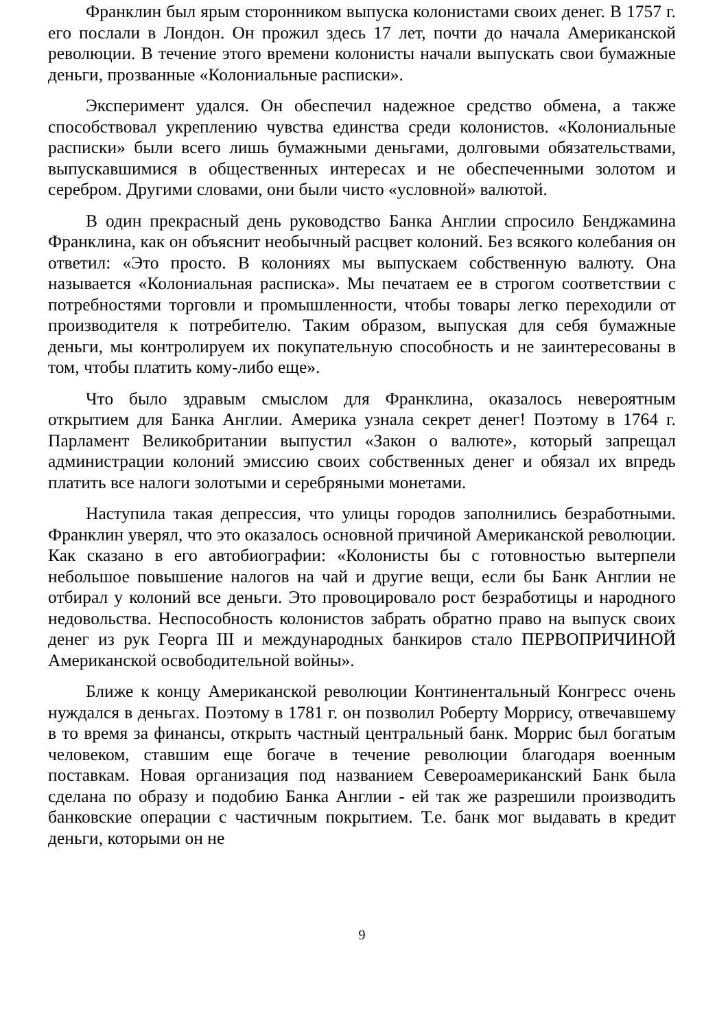Франклин был ярым сторонником выпуска колонистами своих денег. В 1757 г. его послали в Лондон. Он прожил здесь 17 лет, почти до начала Американской революции. В течение этого времени колонисты начали выпускать свои бумажные деньги, прозванные «Колониальные расписки».
Эксперимент удался. Он обеспечил надежное средство обмена, а также способствовал укреплению чувства единства среди колонистов. «Колониальные расписки» были всего лишь бумажными деньгами, долговыми обязательствами, выпускавшимися в общественных интересах и не обеспеченными золотом и серебром. Другими словами, они были чисто «условной» валютой.
В один прекрасный день руководство Банка Англии спросило Бенджамина Франклина, как он объяснит необычный расцвет колоний. Без всякого колебания он ответил: «Это просто. В колониях мы выпускаем собственную валюту. Она называется «Колониальная расписка». Мы печатаем ее в строгом соответствии с потребностями торговли и промышленности, чтобы товары легко переходили от производителя к потребителю. Таким образом, выпуская для себя бумажные деньги, мы контролируем их покупательную способность и не заинтересованы в том, чтобы платить кому-либо еще».
Что было здравым смыслом для Франклина, оказалось невероятным открытием для Банка Англии. Америка узнала секрет денег! Поэтому в 1764 г. Парламент Великобритании выпустил «Закон о валюте», который запрещал администрации колоний эмиссию своих собственных денег и обязал их впредь платить все налоги золотыми и серебряными монетами.
Наступила такая депрессия, что улицы городов заполнились безработными. Франклин уверял, что это оказалось основной причиной Американской революции. Как сказано в его автобиографии: «Колонисты бы с готовностью вытерпели небольшое повышение налогов на чай и другие вещи, если бы Банк Англии не отбирал у колоний все деньги. Это провоцировало рост безработицы и народного недовольства. Неспособность колонистов забрать обратно право на выпуск своих денег из рук Георга III и международных банкиров стало ПЕРВОПРИЧИНОЙ Американской освободительной войны».
Ближе к концу Американской революции Континентальный Конгресс очень нуждался в деньгах. Поэтому в 1781 г. он позволил Роберту Моррису, отвечавшему в то время за финансы, открыть частный центральный банк. Моррис был богатым человеком, ставшим еще богаче в течение революции благодаря военным поставкам. Новая организация под названием Североамериканский Банк была сделана по образу и подобию Банка Англии - ей так же разрешили производить банковские операции с частичным покрытием. Т.е. банк мог выдавать в кредит деньги, которыми он не
9